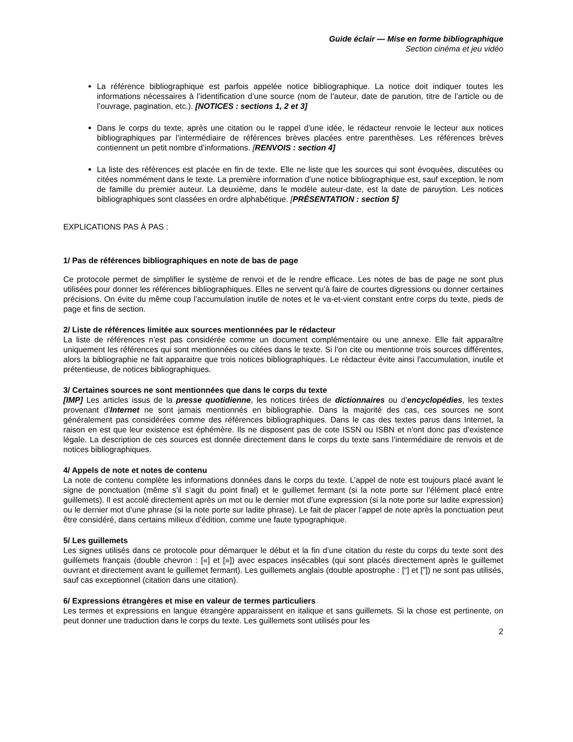Guide éclair — Mise en forme bibliographique
Section cinéma et jeu vidéo
La référence bibliographique est parfois appelée notice bibliographique. La notice doit indiquer toutes les informations nécessaires à l’identification d’une source (nom de l’auteur, date de parution, titre de l’article ou de l’ouvrage, pagination, etc.). [NOTICES : sections 1, 2 et 3]
Dans le corps du texte, après une citation ou le rappel d’une idée, le rédacteur renvoie le lecteur aux notices bibliographiques par l’intermédiaire de références brèves placées entre parenthèses. Les références brèves contiennent un petit nombre d’informations. [RENVOIS : section 4]
La liste des références est placée en fin de texte. Elle ne liste que les sources qui sont évoquées, discutées ou citées nommément dans le texte. La première information d’une notice bibliographique est, sauf exception, le nom de famille du premier auteur. La deuxième, dans le modèle auteur-date, est la date de paruytion. Les notices bibliographiques sont classées en ordre alphabétique. [PRÉSENTATION : section 5]
EXPLICATIONS PAS À PAS :
1/ Pas de références bibliographiques en note de bas de page
Ce protocole permet de simplifier le système de renvoi et de le rendre efficace. Les notes de bas de page ne sont plus utilisées pour donner les références bibliographiques. Elles ne servent qu’à faire de courtes digressions ou donner certaines précisions. On évite du même coup l’accumulation inutile de notes et le va-et-vient constant entre corps du texte, pieds de page et fins de section.
2/ Liste de références limitée aux sources mentionnées par le rédacteur
La liste de références n’est pas considérée comme un document complémentaire ou une annexe. Elle fait apparaître uniquement les références qui sont mentionnées ou citées dans le texte. Si l’on cite ou mentionne trois sources différentes, alors la bibliographie ne fait apparaitre que trois notices bibliographiques. Le rédacteur évite ainsi l’accumulation, inutile et prétentieuse, de notices bibliographiques.
3/ Certaines sources ne sont mentionnées que dans le corps du texte
[IMP] Les articles issus de la presse quotidienne, les notices tirées de dictionnaires ou d’encyclopédies, les textes provenant d’Internet ne sont jamais mentionnés en bibliographie. Dans la majorité des cas, ces sources ne sont généralement pas considérées comme des références bibliographiques. Dans le cas des textes parus dans Internet, la raison en est que leur existence est éphémère. Ils ne disposent pas de cote ISSN ou ISBN et n’ont donc pas d’existence légale. La description de ces sources est donnée directement dans le corps du texte sans l’intermédiaire de renvois et de notices bibliographiques.
4/ Appels de note et notes de contenu
La note de contenu complète les informations données dans le corps du texte. L’appel de note est toujours placé avant le signe de ponctuation (même s’il s’agit du point final) et le guillemet fermant (si la note porte sur l’élément placé entre guillemets). Il est accolé directement après un mot ou le dernier mot d’une expression (si la note porte sur ladite expression) ou le dernier mot d’une phrase (si la note porte sur ladite phrase). Le fait de placer l’appel de note après la ponctuation peut être considéré, dans certains milieux d’édition, comme une faute typographique.
5/ Les guillemets
Les signes utilisés dans ce protocole pour démarquer le début et la fin d’une citation du reste du corps du texte sont des guillemets français (double chevron : [«] et [»]) avec espaces insécables (qui sont placés directement après le guillemet ouvrant et directement avant le guillemet fermant). Les guillemets anglais (double apostrophe : [“] et [”]) ne sont pas utilisés, sauf cas exceptionnel (citation dans une citation).
6/ Expressions étrangères et mise en valeur de termes particuliers
Les termes et expressions en langue étrangère apparaissent en italique et sans guillemets. Si la chose est pertinente, on peut donner une traduction dans le corps du texte. Les guillemets sont utilisés pour les
2